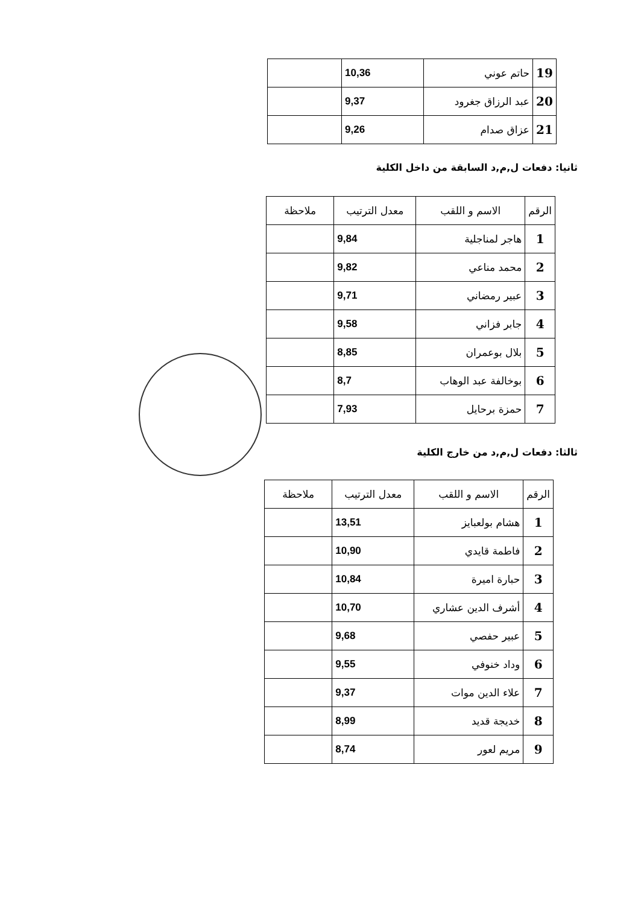| 19 | حاتم عوني | 10,36 | |
| 20 | عبد الرزاق جغرود | 9,37 | |
| 21 | عزاق صدام | 9,26 | |
ثانيا: دفعات ل,م,د السابقة من داخل الكلية
| الرقم | الاسم و اللقب | معدل الترتيب | ملاحظة |
| --- | --- | --- | --- |
| 1 | هاجر لمناجلية | 9,84 | |
| 2 | محمد مناعي | 9,82 | |
| 3 | عبير رمضاني | 9,71 | |
| 4 | جابر فزاني | 9,58 | |
| 5 | بلال بوعمران | 8,85 | |
| 6 | بوخالفة عبد الوهاب | 8,7 | |
| 7 | حمزة برحايل | 7,93 | |
ثالثا: دفعات ل,م,د من خارج الكلية
| الرقم | الاسم و اللقب | معدل الترتيب | ملاحظة |
| --- | --- | --- | --- |
| 1 | هشام بولعبايز | 13,51 | |
| 2 | فاطمة قايدي | 10,90 | |
| 3 | حبارة اميرة | 10,84 | |
| 4 | أشرف الدين عشاري | 10,70 | |
| 5 | عبير حفصي | 9,68 | |
| 6 | وداد خنوفي | 9,55 | |
| 7 | علاء الدين موات | 9,37 | |
| 8 | خديجة قديد | 8,99 | |
| 9 | مريم لعور | 8,74 | |